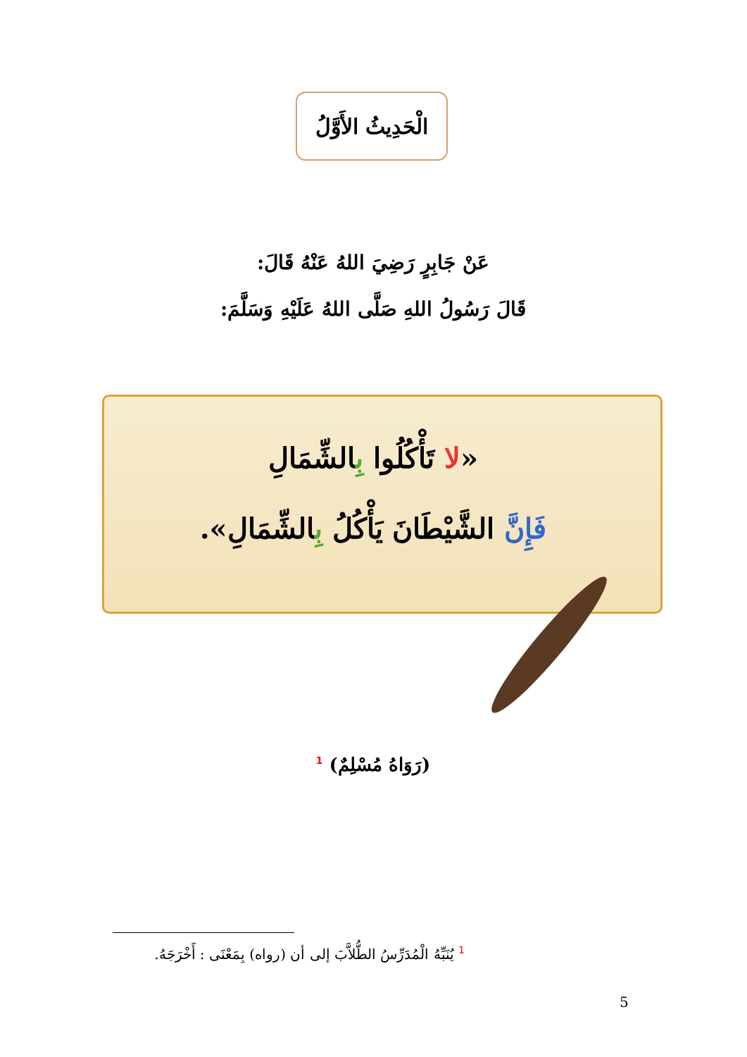الْحَدِيثُ الأَوَّلُ
عَنْ جَابِرٍ رَضِيَ اللهُ عَنْهُ قَالَ:
قَالَ رَسُولُ اللهِ صَلَّى اللهُ عَلَيْهِ وَسَلَّمَ:
«لا تَأْكُلُوا بِالشِّمَالِ
فَإِنَّ الشَّيْطَانَ يَأْكُلُ بِالشِّمَالِ».
(رَوَاهُ مُسْلِمٌ) <sup>1</sup>
<sup>1</sup> يُنَبِّهُ الْمُدَرِّسُ الطُّلاَّبَ إلى أن (رواه) بِمَعْنَى : أَخْرَجَهُ.
5